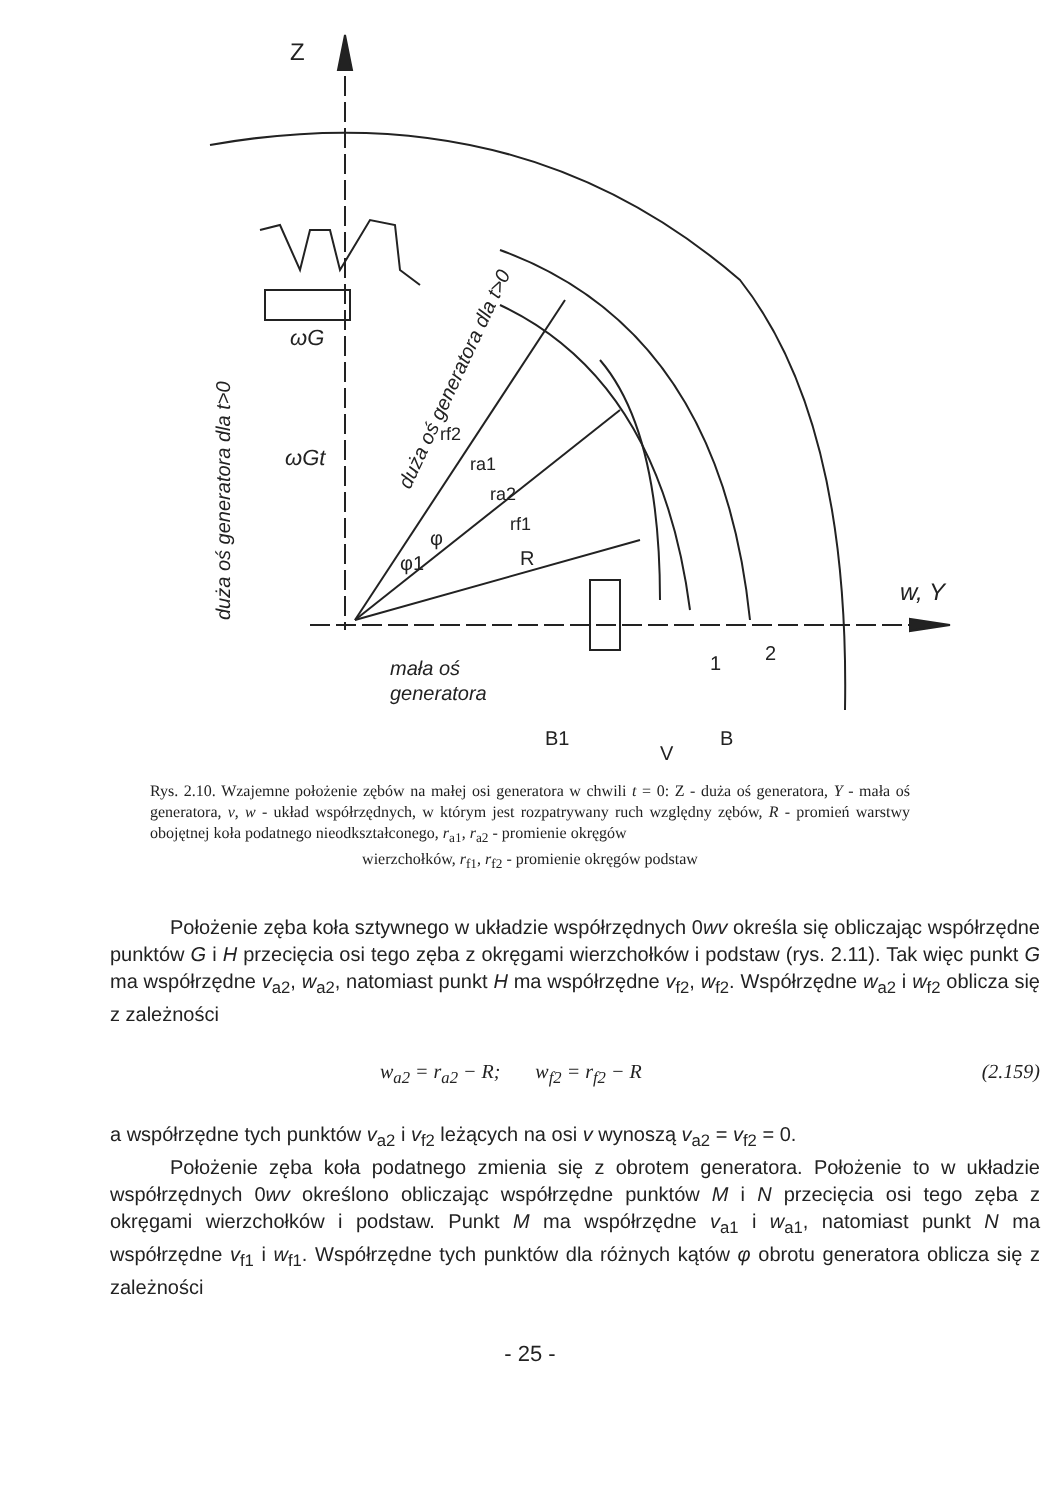Z
w, Y
ωG
ωGt
duża oś generatora dla t>0
duża oś generatora dla t>0
rf2
ra1
ra2
rf1
R
φ1
φ
mała oś
generatora
B1
V
B
1
2
Rys. 2.10. Wzajemne położenie zębów na małej osi generatora w chwili t = 0: Z - duża oś generatora, Y - mała oś generatora, v, w - układ współrzędnych, w którym jest rozpatrywany ruch względny zębów, R - promień warstwy obojętnej koła podatnego nieodkształconego, r<sub>a1</sub>, r<sub>a2</sub> - promienie okręgów
wierzchołków, r<sub>f1</sub>, r<sub>f2</sub> - promienie okręgów podstaw
Położenie zęba koła sztywnego w układzie współrzędnych 0wv określa się obliczając współrzędne punktów G i H przecięcia osi tego zęba z okręgami wierzchołków i podstaw (rys. 2.11). Tak więc punkt G ma współrzędne v<sub>a2</sub>, w<sub>a2</sub>, natomiast punkt H ma współrzędne v<sub>f2</sub>, w<sub>f2</sub>. Współrzędne w<sub>a2</sub> i w<sub>f2</sub> oblicza się z zależności
w<sub>a2</sub> = r<sub>a2</sub> − R; w<sub>f2</sub> = r<sub>f2</sub> − R (2.159)
a współrzędne tych punktów v<sub>a2</sub> i v<sub>f2</sub> leżących na osi v wynoszą v<sub>a2</sub> = v<sub>f2</sub> = 0.
Położenie zęba koła podatnego zmienia się z obrotem generatora. Położenie to w układzie współrzędnych 0wv określono obliczając współrzędne punktów M i N przecięcia osi tego zęba z okręgami wierzchołków i podstaw. Punkt M ma współrzędne v<sub>a1</sub> i w<sub>a1</sub>, natomiast punkt N ma współrzędne v<sub>f1</sub> i w<sub>f1</sub>. Współrzędne tych punktów dla różnych kątów φ obrotu generatora oblicza się z zależności
- 25 -